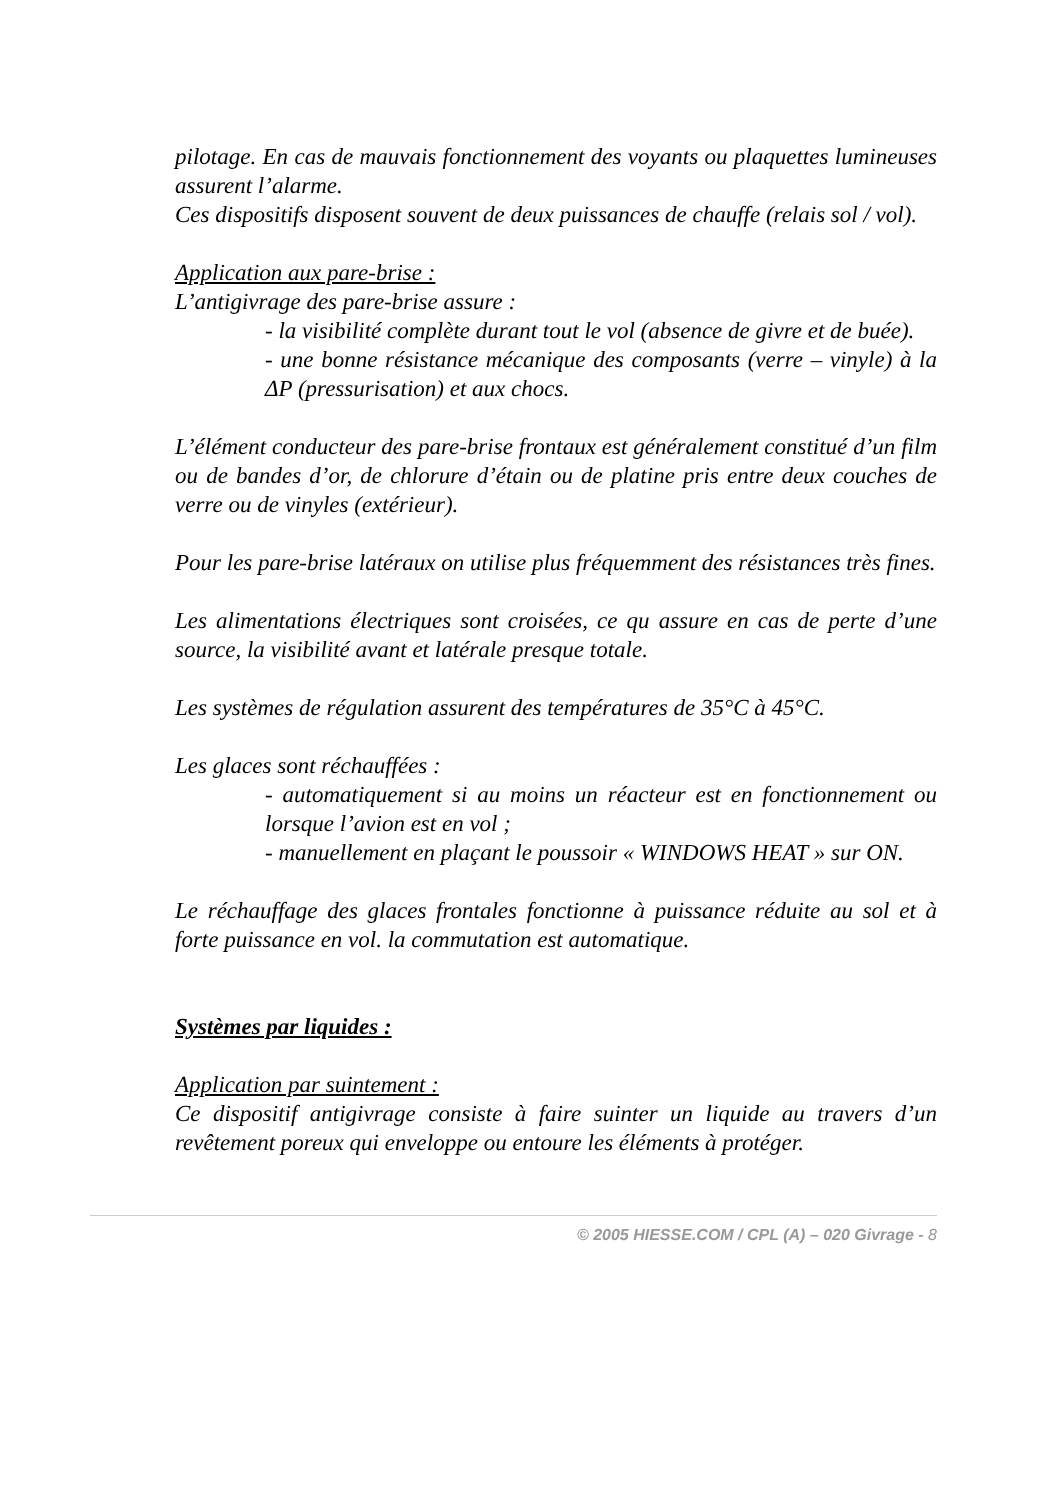pilotage. En cas de mauvais fonctionnement des voyants ou plaquettes lumineuses assurent l’alarme.
Ces dispositifs disposent souvent de deux puissances de chauffe (relais sol / vol).
Application aux pare-brise :
L’antigivrage des pare-brise assure :
- la visibilité complète durant tout le vol (absence de givre et de buée).
- une bonne résistance mécanique des composants (verre – vinyle) à la ΔP (pressurisation) et aux chocs.
L’élément conducteur des pare-brise frontaux est généralement constitué d’un film ou de bandes d’or, de chlorure d’étain ou de platine pris entre deux couches de verre ou de vinyles (extérieur).
Pour les pare-brise latéraux on utilise plus fréquemment des résistances très fines.
Les alimentations électriques sont croisées, ce qu assure en cas de perte d’une source, la visibilité avant et latérale presque totale.
Les systèmes de régulation assurent des températures de 35°C à 45°C.
Les glaces sont réchauffées :
- automatiquement si au moins un réacteur est en fonctionnement ou lorsque l’avion est en vol ;
- manuellement en plaçant le poussoir « WINDOWS HEAT » sur ON.
Le réchauffage des glaces frontales fonctionne à puissance réduite au sol et à forte puissance en vol. la commutation est automatique.
Systèmes par liquides :
Application par suintement :
Ce dispositif antigivrage consiste à faire suinter un liquide au travers d’un revêtement poreux qui enveloppe ou entoure les éléments à protéger.
© 2005 HIESSE.COM / CPL (A) – 020 Givrage - 8